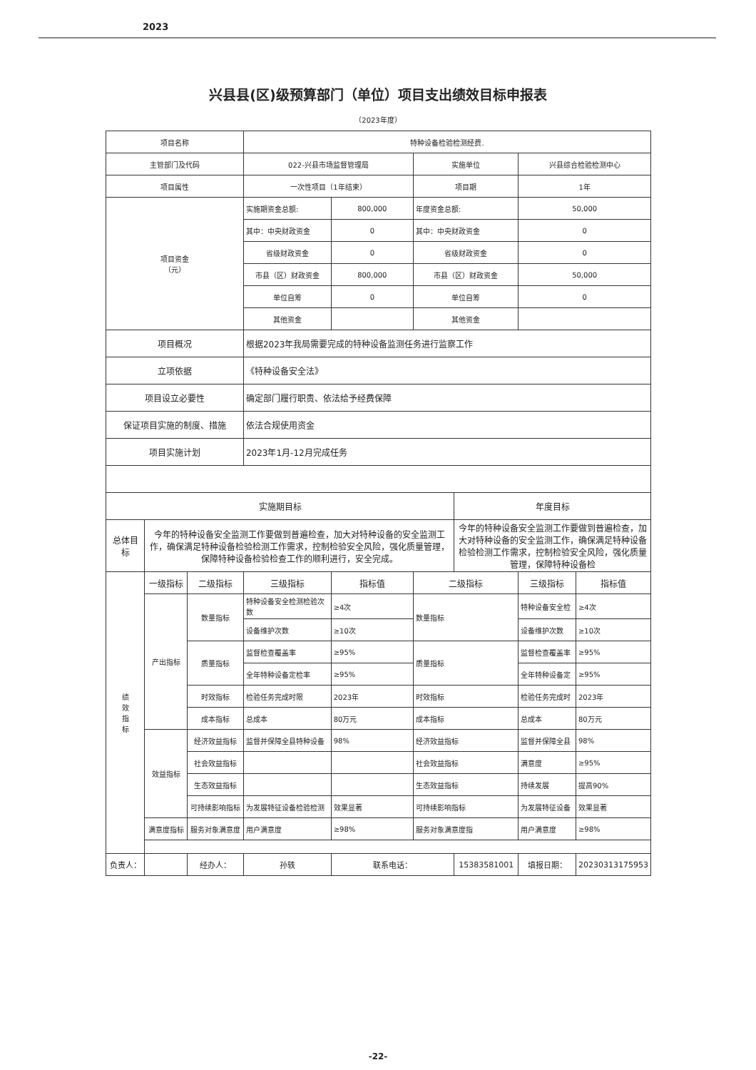2023
兴县县(区)级预算部门（单位）项目支出绩效目标申报表
（2023年度）
| 项目名称 | | | 特种设备检验检测经费. | | | | | |
| 主管部门及代码 | | | 022-兴县市场监督管理局 | | 实施单位 | | 兴县综合检验检测中心 | |
| 项目属性 | | | 一次性项目（1年结束） | | 项目期 | | 1年 | |
| 项目资金 （元） | | | 实施期资金总额: | 800,000 | 年度资金总额: | | 50,000 | |
| | | | 其中：中央财政资金 | 0 | 其中：中央财政资金 | | 0 | |
| | | | 省级财政资金 | 0 | 省级财政资金 | | 0 | |
| | | | 市县（区）财政资金 | 800,000 | 市县（区）财政资金 | | 50,000 | |
| | | | 单位自筹 | 0 | 单位自筹 | | 0 | |
| | | | 其他资金 | | 其他资金 | | | |
| 项目概况 | | | 根据2023年我局需要完成的特种设备监测任务进行监察工作 | | | | | |
| 立项依据 | | | 《特种设备安全法》 | | | | | |
| 项目设立必要性 | | | 确定部门履行职责、依法给予经费保障 | | | | | |
| 保证项目实施的制度、措施 | | | 依法合规使用资金 | | | | | |
| 项目实施计划 | | | 2023年1月-12月完成任务 | | | | | |
| 实施期目标 | | | | | | 年度目标 | | |
| 总体目标 | 今年的特种设备安全监测工作要做到普遍检查，加大对特种设备的安全监测工作，确保满足特种设备检验检测工作需求，控制检验安全风险，强化质量管理，保障特种设备检验检查工作的顺利进行，安全完成。 | | | | | 今年的特种设备安全监测工作要做到普遍检查，加大对特种设备的安全监测工作，确保满足特种设备检验检测工作需求，控制检验安全风险，强化质量管理，保障特种设备检 | | |
| 绩 效 指 标 | 一级指标 | 二级指标 | 三级指标 | 指标值 | 二级指标 | | 三级指标 | 指标值 |
| | 产出指标 | 数量指标 | 特种设备安全检测检验次数 | ≥4次 | 数量指标 | | 特种设备安全检 | ≥4次 |
| | | | 设备维护次数 | ≥10次 | | | 设备维护次数 | ≥10次 |
| | | 质量指标 | 监督检查覆盖率 | ≥95% | 质量指标 | | 监督检查覆盖率 | ≥95% |
| | | | 全年特种设备定检率 | ≥95% | | | 全年特种设备定 | ≥95% |
| | | 时效指标 | 检验任务完成时限 | 2023年 | 时效指标 | | 检验任务完成时 | 2023年 |
| | | 成本指标 | 总成本 | 80万元 | 成本指标 | | 总成本 | 80万元 |
| | 效益指标 | 经济效益指标 | 监督并保障全县特种设备 | 98% | 经济效益指标 | | 监督并保障全县 | 98% |
| | | 社会效益指标 | | | 社会效益指标 | | 满意度 | ≥95% |
| | | 生态效益指标 | | | 生态效益指标 | | 持续发展 | 提高90% |
| | | 可持续影响指标 | 为发展特征设备检验检测 | 效果显著 | 可持续影响指标 | | 为发展特征设备 | 效果显著 |
| | 满意度指标 | 服务对象满意度 | 用户满意度 | ≥98% | 服务对象满意度指 | | 用户满意度 | ≥98% |
| 负责人： | | 经办人： | 孙轶 | 联系电话： | | 15383581001 | 填报日期： | 20230313175953 |
-22-